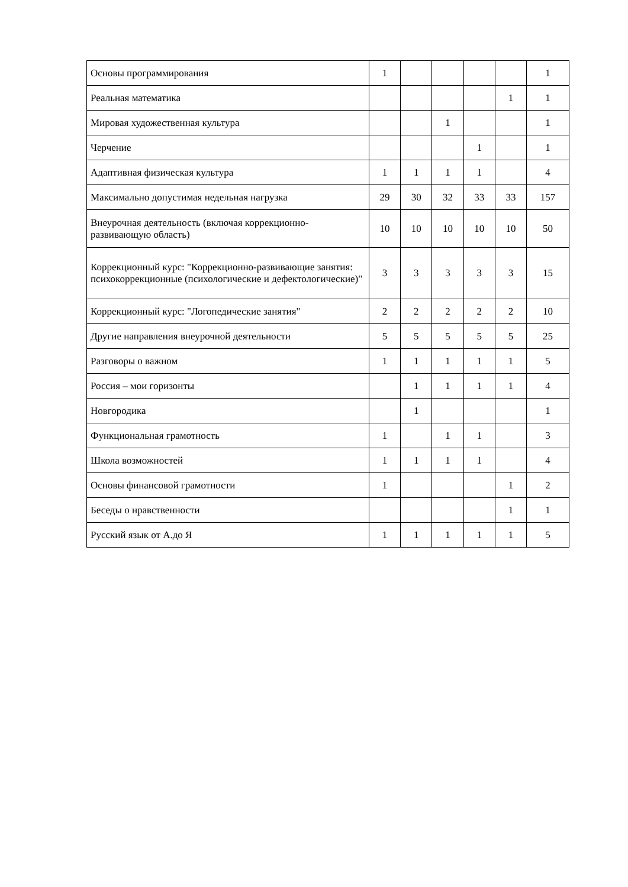| Основы программирования | 1 | | | | | 1 |
| Реальная математика | | | | | 1 | 1 |
| Мировая художественная культура | | | 1 | | | 1 |
| Черчение | | | | 1 | | 1 |
| Адаптивная физическая культура | 1 | 1 | 1 | 1 | | 4 |
| Максимально допустимая недельная нагрузка | 29 | 30 | 32 | 33 | 33 | 157 |
| Внеурочная деятельность (включая коррекционно-развивающую область) | 10 | 10 | 10 | 10 | 10 | 50 |
| Коррекционный курс: "Коррекционно-развивающие занятия: психокоррекционные (психологические и дефектологические)" | 3 | 3 | 3 | 3 | 3 | 15 |
| Коррекционный курс: "Логопедические занятия" | 2 | 2 | 2 | 2 | 2 | 10 |
| Другие направления внеурочной деятельности | 5 | 5 | 5 | 5 | 5 | 25 |
| Разговоры о важном | 1 | 1 | 1 | 1 | 1 | 5 |
| Россия – мои горизонты | | 1 | 1 | 1 | 1 | 4 |
| Новгородика | | 1 | | | | 1 |
| Функциональная грамотность | 1 | | 1 | 1 | | 3 |
| Школа возможностей | 1 | 1 | 1 | 1 | | 4 |
| Основы финансовой грамотности | 1 | | | | 1 | 2 |
| Беседы о нравственности | | | | | 1 | 1 |
| Русский язык от А.до Я | 1 | 1 | 1 | 1 | 1 | 5 |